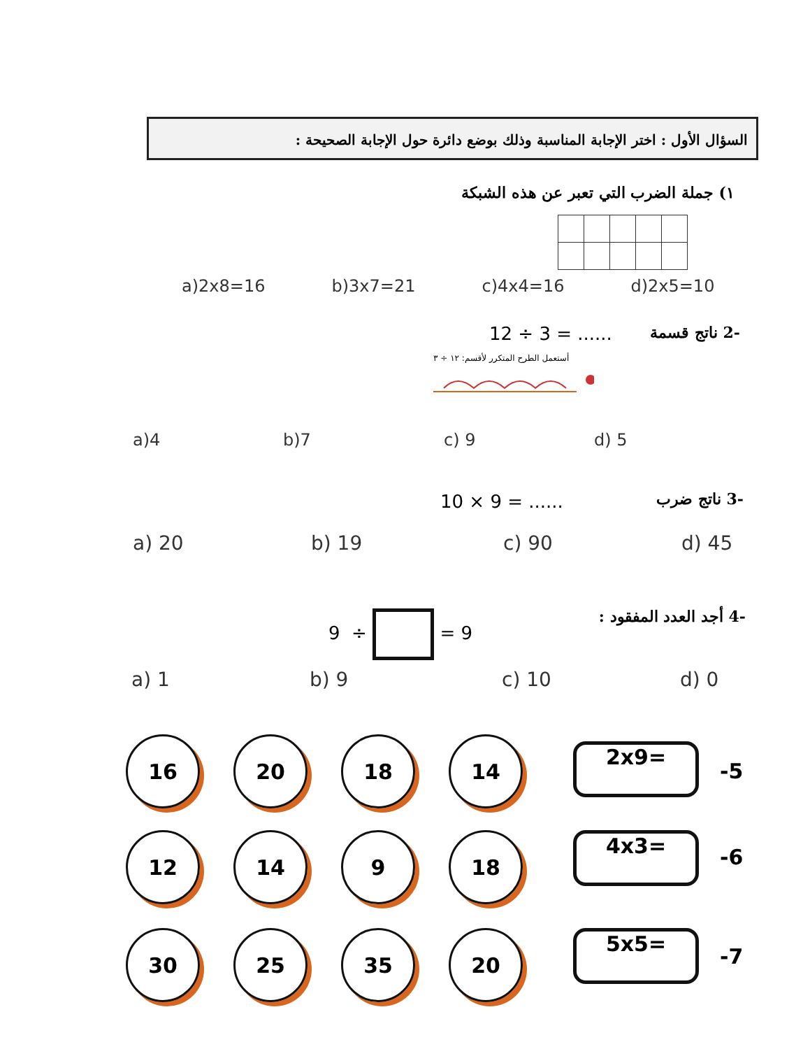السؤال الأول : اختر الإجابة المناسبة وذلك بوضع دائرة حول الإجابة الصحيحة :
١) جملة الضرب التي تعبر عن هذه الشبكة
a)2x8=16 b)3x7=21 c)4x4=16 d)2x5=10
-2 ناتج قسمة 12 ÷ 3 = ......
أستعمل الطرح المتكرر لأقسم: ١٢ ÷ ٣
a)4 b)7 c) 9 d) 5
-3 ناتج ضرب 10 × 9 = ......
a) 20 b) 19 c) 90 d) 45
-4 أجد العدد المفقود : 9 ÷ = 9
a) 1 b) 9 c) 10 d) 0
16 20 18 14
2x9=
-5
12 14 9 18 4x3=
-6
30 25 35 20 5x5=
-7